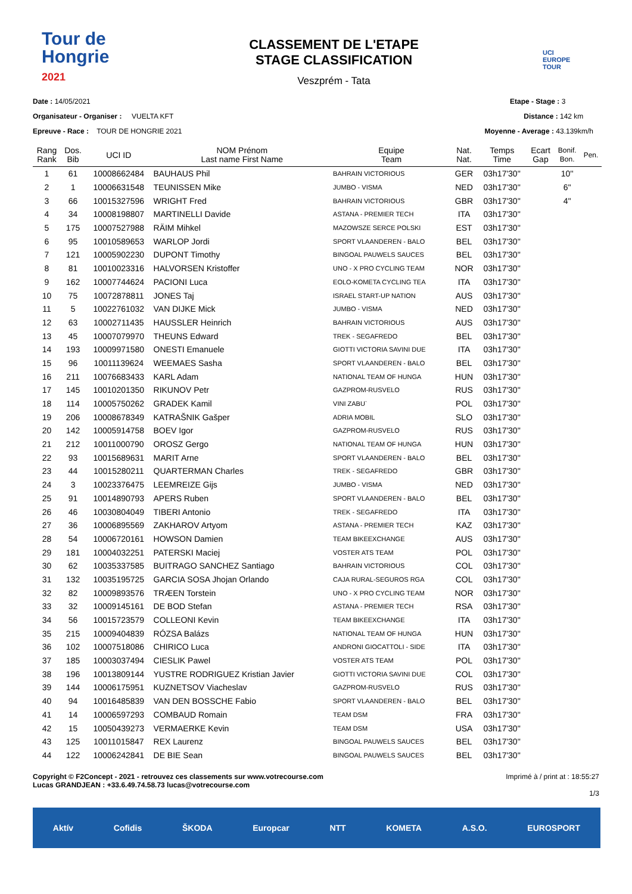Tour de
Hongrie
2021
CLASSEMENT DE L'ETAPE
STAGE CLASSIFICATION
Veszprém - Tata
UCI
EUROPE
TOUR
Date : 14/05/2021
Organisateur - Organiser : VUELTA KFT
Epreuve - Race : TOUR DE HONGRIE 2021
Etape - Stage : 3
Distance : 142 km
Moyenne - Average : 43.139km/h
| Rang Rank | Dos. Bib | UCI ID | NOM Prénom Last name First Name | Equipe Team | Nat. Nat. | Temps Time | Ecart Gap | Bonif. Bon. | Pen. |
| --- | --- | --- | --- | --- | --- | --- | --- | --- | --- |
| 1 | 61 | 10008662484 | BAUHAUS Phil | BAHRAIN VICTORIOUS | GER | 03h17'30'' | | 10'' | |
| 2 | 1 | 10006631548 | TEUNISSEN Mike | JUMBO - VISMA | NED | 03h17'30'' | | 6'' | |
| 3 | 66 | 10015327596 | WRIGHT Fred | BAHRAIN VICTORIOUS | GBR | 03h17'30'' | | 4'' | |
| 4 | 34 | 10008198807 | MARTINELLI Davide | ASTANA - PREMIER TECH | ITA | 03h17'30'' | | | |
| 5 | 175 | 10007527988 | RÄIM Mihkel | MAZOWSZE SERCE POLSKI | EST | 03h17'30'' | | | |
| 6 | 95 | 10010589653 | WARLOP Jordi | SPORT VLAANDEREN - BALO | BEL | 03h17'30'' | | | |
| 7 | 121 | 10005902230 | DUPONT Timothy | BINGOAL PAUWELS SAUCES | BEL | 03h17'30'' | | | |
| 8 | 81 | 10010023316 | HALVORSEN Kristoffer | UNO - X PRO CYCLING TEAM | NOR | 03h17'30'' | | | |
| 9 | 162 | 10007744624 | PACIONI Luca | EOLO-KOMETA CYCLING TEA | ITA | 03h17'30'' | | | |
| 10 | 75 | 10072878811 | JONES Taj | ISRAEL START-UP NATION | AUS | 03h17'30'' | | | |
| 11 | 5 | 10022761032 | VAN DIJKE Mick | JUMBO - VISMA | NED | 03h17'30'' | | | |
| 12 | 63 | 10002711435 | HAUSSLER Heinrich | BAHRAIN VICTORIOUS | AUS | 03h17'30'' | | | |
| 13 | 45 | 10007079970 | THEUNS Edward | TREK - SEGAFREDO | BEL | 03h17'30'' | | | |
| 14 | 193 | 10009971580 | ONESTI Emanuele | GIOTTI VICTORIA SAVINI DUE | ITA | 03h17'30'' | | | |
| 15 | 96 | 10011139624 | WEEMAES Sasha | SPORT VLAANDEREN - BALO | BEL | 03h17'30'' | | | |
| 16 | 211 | 10076683433 | KARL Adam | NATIONAL TEAM OF HUNGA | HUN | 03h17'30'' | | | |
| 17 | 145 | 10010201350 | RIKUNOV Petr | GAZPROM-RUSVELO | RUS | 03h17'30'' | | | |
| 18 | 114 | 10005750262 | GRADEK Kamil | VINI ZABU` | POL | 03h17'30'' | | | |
| 19 | 206 | 10008678349 | KATRAŠNIK Gašper | ADRIA MOBIL | SLO | 03h17'30'' | | | |
| 20 | 142 | 10005914758 | BOEV Igor | GAZPROM-RUSVELO | RUS | 03h17'30'' | | | |
| 21 | 212 | 10011000790 | OROSZ Gergo | NATIONAL TEAM OF HUNGA | HUN | 03h17'30'' | | | |
| 22 | 93 | 10015689631 | MARIT Arne | SPORT VLAANDEREN - BALO | BEL | 03h17'30'' | | | |
| 23 | 44 | 10015280211 | QUARTERMAN Charles | TREK - SEGAFREDO | GBR | 03h17'30'' | | | |
| 24 | 3 | 10023376475 | LEEMREIZE Gijs | JUMBO - VISMA | NED | 03h17'30'' | | | |
| 25 | 91 | 10014890793 | APERS Ruben | SPORT VLAANDEREN - BALO | BEL | 03h17'30'' | | | |
| 26 | 46 | 10030804049 | TIBERI Antonio | TREK - SEGAFREDO | ITA | 03h17'30'' | | | |
| 27 | 36 | 10006895569 | ZAKHAROV Artyom | ASTANA - PREMIER TECH | KAZ | 03h17'30'' | | | |
| 28 | 54 | 10006720161 | HOWSON Damien | TEAM BIKEEXCHANGE | AUS | 03h17'30'' | | | |
| 29 | 181 | 10004032251 | PATERSKI Maciej | VOSTER ATS TEAM | POL | 03h17'30'' | | | |
| 30 | 62 | 10035337585 | BUITRAGO SANCHEZ Santiago | BAHRAIN VICTORIOUS | COL | 03h17'30'' | | | |
| 31 | 132 | 10035195725 | GARCIA SOSA Jhojan Orlando | CAJA RURAL-SEGUROS RGA | COL | 03h17'30'' | | | |
| 32 | 82 | 10009893576 | TRÆEN Torstein | UNO - X PRO CYCLING TEAM | NOR | 03h17'30'' | | | |
| 33 | 32 | 10009145161 | DE BOD Stefan | ASTANA - PREMIER TECH | RSA | 03h17'30'' | | | |
| 34 | 56 | 10015723579 | COLLEONI Kevin | TEAM BIKEEXCHANGE | ITA | 03h17'30'' | | | |
| 35 | 215 | 10009404839 | RÓZSA Balázs | NATIONAL TEAM OF HUNGA | HUN | 03h17'30'' | | | |
| 36 | 102 | 10007518086 | CHIRICO Luca | ANDRONI GIOCATTOLI - SIDE | ITA | 03h17'30'' | | | |
| 37 | 185 | 10003037494 | CIESLIK Pawel | VOSTER ATS TEAM | POL | 03h17'30'' | | | |
| 38 | 196 | 10013809144 | YUSTRE RODRIGUEZ Kristian Javier | GIOTTI VICTORIA SAVINI DUE | COL | 03h17'30'' | | | |
| 39 | 144 | 10006175951 | KUZNETSOV Viacheslav | GAZPROM-RUSVELO | RUS | 03h17'30'' | | | |
| 40 | 94 | 10016485839 | VAN DEN BOSSCHE Fabio | SPORT VLAANDEREN - BALO | BEL | 03h17'30'' | | | |
| 41 | 14 | 10006597293 | COMBAUD Romain | TEAM DSM | FRA | 03h17'30'' | | | |
| 42 | 15 | 10050439273 | VERMAERKE Kevin | TEAM DSM | USA | 03h17'30'' | | | |
| 43 | 125 | 10011015847 | REX Laurenz | BINGOAL PAUWELS SAUCES | BEL | 03h17'30'' | | | |
| 44 | 122 | 10006242841 | DE BIE Sean | BINGOAL PAUWELS SAUCES | BEL | 03h17'30'' | | | |
Copyright © F2Concept - 2021 - retrouvez ces classements sur www.votrecourse.com
Lucas GRANDJEAN : +33.6.49.74.58.73 lucas@votrecourse.com
Imprimé à / print at : 18:55:27
1/3
Aktív Cofidis ŠKODA Europcar NTT KOMETA A.S.O. EUROSPORT